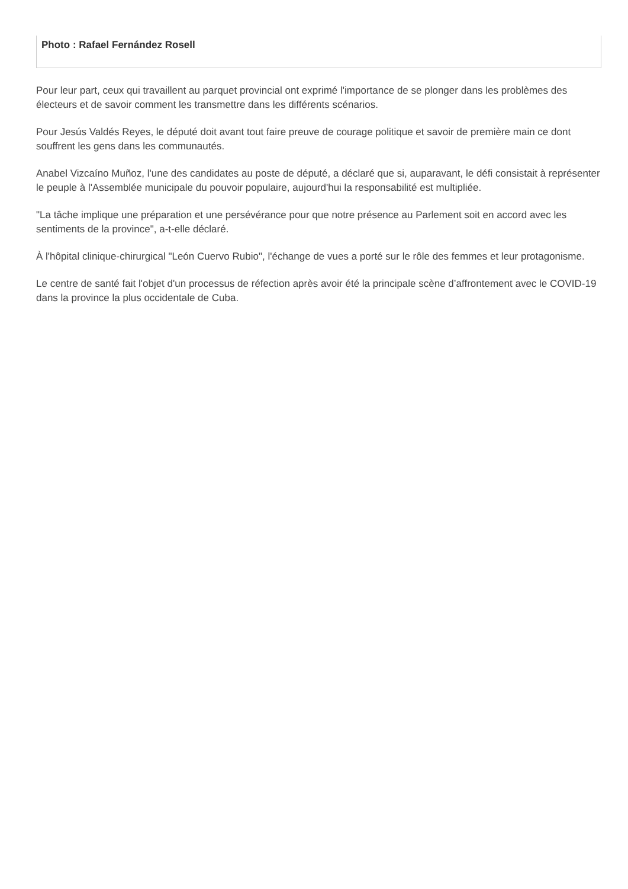Photo : Rafael Fernández Rosell
Pour leur part, ceux qui travaillent au parquet provincial ont exprimé l'importance de se plonger dans les problèmes des électeurs et de savoir comment les transmettre dans les différents scénarios.
Pour Jesús Valdés Reyes, le député doit avant tout faire preuve de courage politique et savoir de première main ce dont souffrent les gens dans les communautés.
Anabel Vizcaíno Muñoz, l'une des candidates au poste de député, a déclaré que si, auparavant, le défi consistait à représenter le peuple à l'Assemblée municipale du pouvoir populaire, aujourd'hui la responsabilité est multipliée.
"La tâche implique une préparation et une persévérance pour que notre présence au Parlement soit en accord avec les sentiments de la province", a-t-elle déclaré.
À l'hôpital clinique-chirurgical "León Cuervo Rubio", l'échange de vues a porté sur le rôle des femmes et leur protagonisme.
Le centre de santé fait l'objet d'un processus de réfection après avoir été la principale scène d’affrontement avec le COVID-19 dans la province la plus occidentale de Cuba.